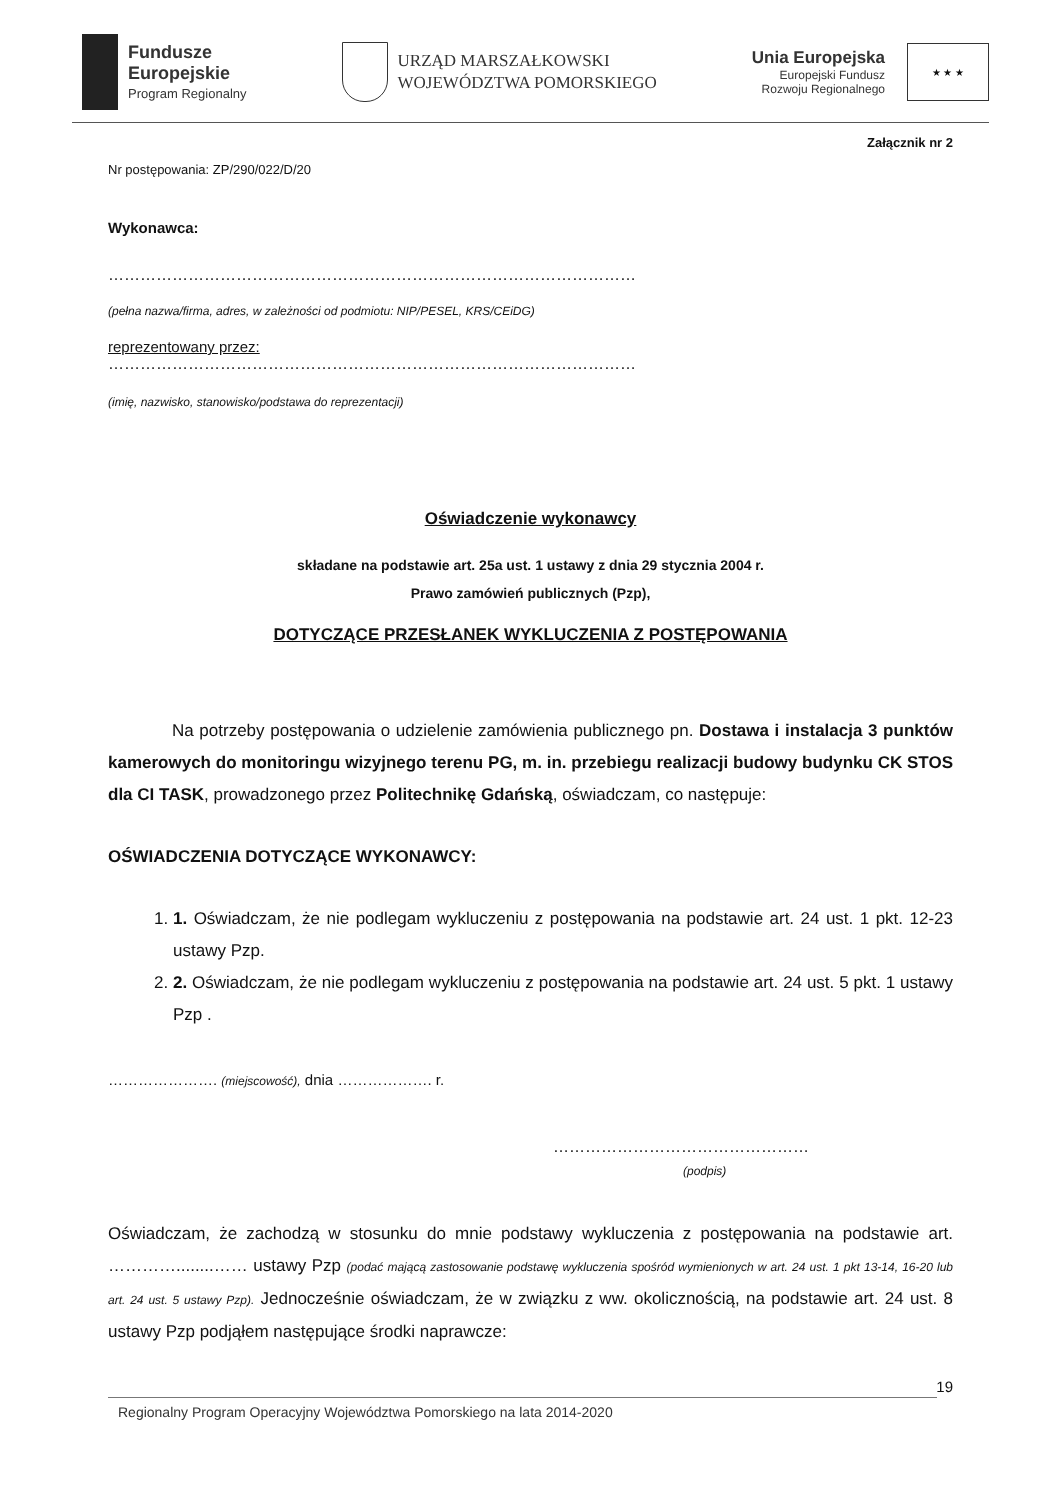Fundusze
Europejskie
Program Regionalny
URZĄD MARSZAŁKOWSKI
WOJEWÓDZTWA POMORSKIEGO
Unia Europejska
Europejski Fundusz
Rozwoju Regionalnego
★ ★ ★
Załącznik nr 2
Nr postępowania: ZP/290/022/D/20
Wykonawca:
………………………………………………………………………………………
(pełna nazwa/firma, adres, w zależności od podmiotu: NIP/PESEL, KRS/CEiDG)
reprezentowany przez:
………………………………………………………………………………………
(imię, nazwisko, stanowisko/podstawa do reprezentacji)
Oświadczenie wykonawcy
składane na podstawie art. 25a ust. 1 ustawy z dnia 29 stycznia 2004 r.
Prawo zamówień publicznych (Pzp),
DOTYCZĄCE PRZESŁANEK WYKLUCZENIA Z POSTĘPOWANIA
Na potrzeby postępowania o udzielenie zamówienia publicznego pn. Dostawa i instalacja 3 punktów kamerowych do monitoringu wizyjnego terenu PG, m. in. przebiegu realizacji budowy budynku CK STOS dla CI TASK, prowadzonego przez Politechnikę Gdańską, oświadczam, co następuje:
OŚWIADCZENIA DOTYCZĄCE WYKONAWCY:
1. 1. Oświadczam, że nie podlegam wykluczeniu z postępowania na podstawie art. 24 ust. 1 pkt. 12-23 ustawy Pzp.
2. 2. Oświadczam, że nie podlegam wykluczeniu z postępowania na podstawie art. 24 ust. 5 pkt. 1 ustawy Pzp .
…………………. (miejscowość), dnia ………………. r.
…………………………………………
(podpis)
Oświadczam, że zachodzą w stosunku do mnie podstawy wykluczenia z postępowania na podstawie art. …………........…… ustawy Pzp (podać mającą zastosowanie podstawę wykluczenia spośród wymienionych w art. 24 ust. 1 pkt 13-14, 16-20 lub art. 24 ust. 5 ustawy Pzp). Jednocześnie oświadczam, że w związku z ww. okolicznością, na podstawie art. 24 ust. 8 ustawy Pzp podjąłem następujące środki naprawcze:
19
Regionalny Program Operacyjny Województwa Pomorskiego na lata 2014-2020